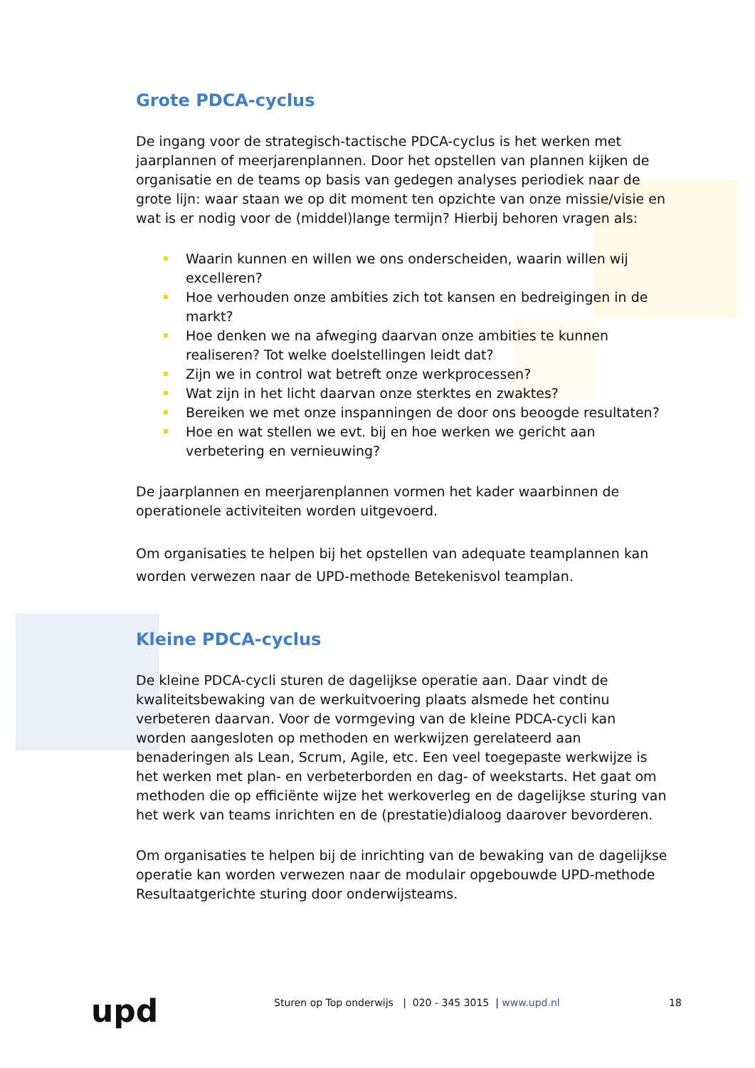Grote PDCA-cyclus
De ingang voor de strategisch-tactische PDCA-cyclus is het werken met jaarplannen of meerjarenplannen. Door het opstellen van plannen kijken de organisatie en de teams op basis van gedegen analyses periodiek naar de grote lijn: waar staan we op dit moment ten opzichte van onze missie/visie en wat is er nodig voor de (middel)lange termijn? Hierbij behoren vragen als:
Waarin kunnen en willen we ons onderscheiden, waarin willen wij excelleren?
Hoe verhouden onze ambities zich tot kansen en bedreigingen in de markt?
Hoe denken we na afweging daarvan onze ambities te kunnen realiseren? Tot welke doelstellingen leidt dat?
Zijn we in control wat betreft onze werkprocessen?
Wat zijn in het licht daarvan onze sterktes en zwaktes?
Bereiken we met onze inspanningen de door ons beoogde resultaten?
Hoe en wat stellen we evt. bij en hoe werken we gericht aan verbetering en vernieuwing?
De jaarplannen en meerjarenplannen vormen het kader waarbinnen de operationele activiteiten worden uitgevoerd.
Om organisaties te helpen bij het opstellen van adequate teamplannen kan worden verwezen naar de UPD-methode Betekenisvol teamplan.
Kleine PDCA-cyclus
De kleine PDCA-cycli sturen de dagelijkse operatie aan. Daar vindt de kwaliteitsbewaking van de werkuitvoering plaats alsmede het continu verbeteren daarvan. Voor de vormgeving van de kleine PDCA-cycli kan worden aangesloten op methoden en werkwijzen gerelateerd aan benaderingen als Lean, Scrum, Agile, etc. Een veel toegepaste werkwijze is het werken met plan- en verbeterborden en dag- of weekstarts. Het gaat om methoden die op efficiënte wijze het werkoverleg en de dagelijkse sturing van het werk van teams inrichten en de (prestatie)dialoog daarover bevorderen.
Om organisaties te helpen bij de inrichting van de bewaking van de dagelijkse operatie kan worden verwezen naar de modulair opgebouwde UPD-methode Resultaatgerichte sturing door onderwijsteams.
upd
Sturen op Top onderwijs | 020 - 345 3015 | www.upd.nl
18